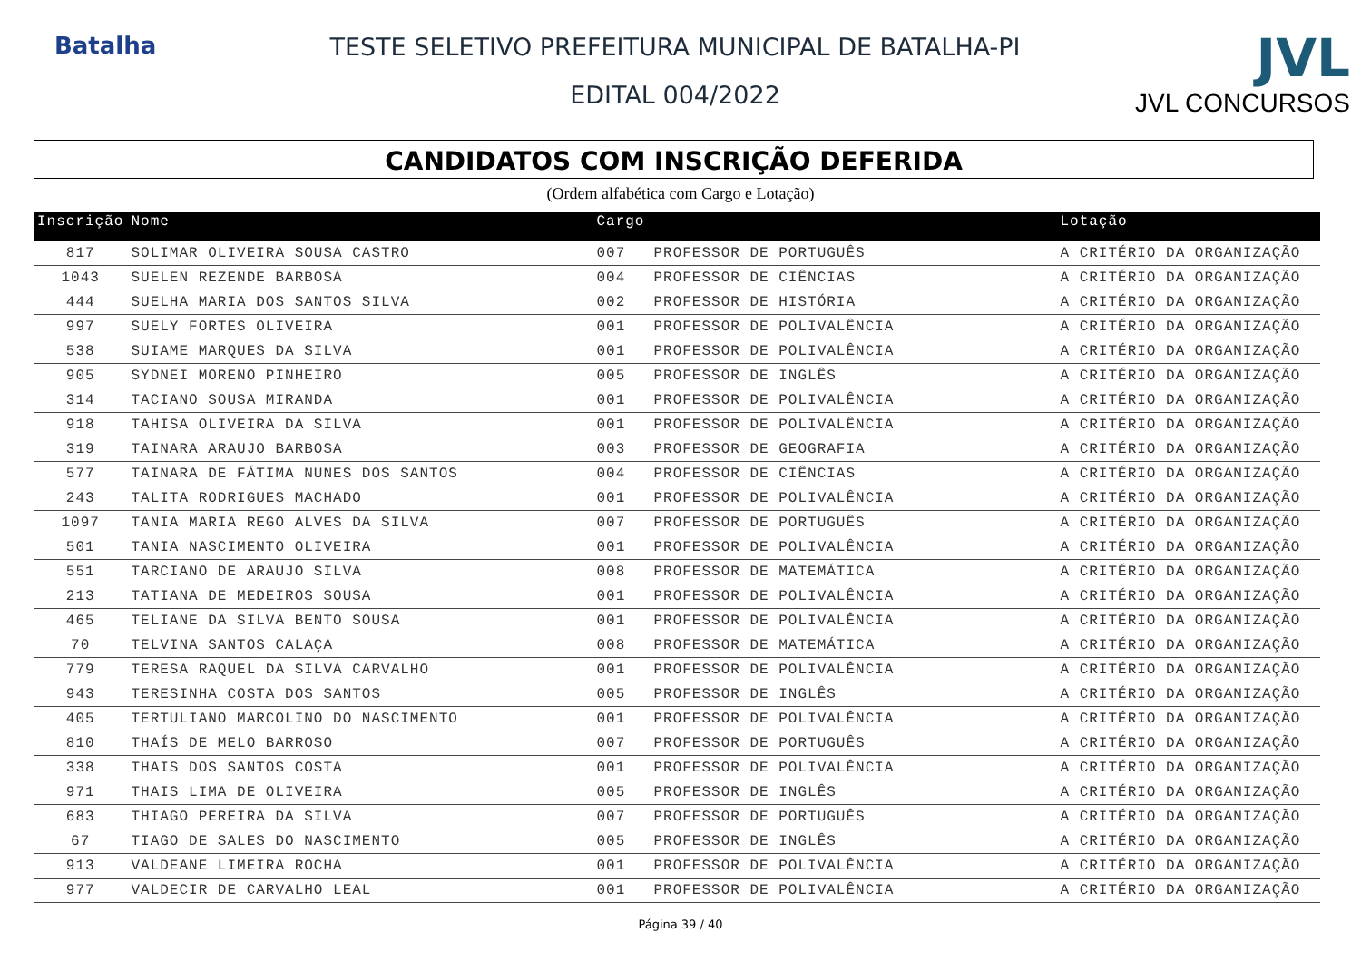Batalha TESTE SELETIVO PREFEITURA MUNICIPAL DE BATALHA-PI
EDITAL 004/2022
JVL
JVL CONCURSOS
CANDIDATOS COM INSCRIÇÃO DEFERIDA
(Ordem alfabética com Cargo e Lotação)
| Inscrição | Nome | Cargo | | Lotação |
| --- | --- | --- | --- | --- |
| 817 | SOLIMAR OLIVEIRA SOUSA CASTRO | 007 | PROFESSOR DE PORTUGUÊS | A CRITÉRIO DA ORGANIZAÇÃO |
| 1043 | SUELEN REZENDE BARBOSA | 004 | PROFESSOR DE CIÊNCIAS | A CRITÉRIO DA ORGANIZAÇÃO |
| 444 | SUELHA MARIA DOS SANTOS SILVA | 002 | PROFESSOR DE HISTÓRIA | A CRITÉRIO DA ORGANIZAÇÃO |
| 997 | SUELY FORTES OLIVEIRA | 001 | PROFESSOR DE POLIVALÊNCIA | A CRITÉRIO DA ORGANIZAÇÃO |
| 538 | SUIAME MARQUES DA SILVA | 001 | PROFESSOR DE POLIVALÊNCIA | A CRITÉRIO DA ORGANIZAÇÃO |
| 905 | SYDNEI MORENO PINHEIRO | 005 | PROFESSOR DE INGLÊS | A CRITÉRIO DA ORGANIZAÇÃO |
| 314 | TACIANO SOUSA MIRANDA | 001 | PROFESSOR DE POLIVALÊNCIA | A CRITÉRIO DA ORGANIZAÇÃO |
| 918 | TAHISA OLIVEIRA DA SILVA | 001 | PROFESSOR DE POLIVALÊNCIA | A CRITÉRIO DA ORGANIZAÇÃO |
| 319 | TAINARA ARAUJO BARBOSA | 003 | PROFESSOR DE GEOGRAFIA | A CRITÉRIO DA ORGANIZAÇÃO |
| 577 | TAINARA DE FÁTIMA NUNES DOS SANTOS | 004 | PROFESSOR DE CIÊNCIAS | A CRITÉRIO DA ORGANIZAÇÃO |
| 243 | TALITA RODRIGUES MACHADO | 001 | PROFESSOR DE POLIVALÊNCIA | A CRITÉRIO DA ORGANIZAÇÃO |
| 1097 | TANIA MARIA REGO ALVES DA SILVA | 007 | PROFESSOR DE PORTUGUÊS | A CRITÉRIO DA ORGANIZAÇÃO |
| 501 | TANIA NASCIMENTO OLIVEIRA | 001 | PROFESSOR DE POLIVALÊNCIA | A CRITÉRIO DA ORGANIZAÇÃO |
| 551 | TARCIANO DE ARAUJO SILVA | 008 | PROFESSOR DE MATEMÁTICA | A CRITÉRIO DA ORGANIZAÇÃO |
| 213 | TATIANA DE MEDEIROS SOUSA | 001 | PROFESSOR DE POLIVALÊNCIA | A CRITÉRIO DA ORGANIZAÇÃO |
| 465 | TELIANE DA SILVA BENTO SOUSA | 001 | PROFESSOR DE POLIVALÊNCIA | A CRITÉRIO DA ORGANIZAÇÃO |
| 70 | TELVINA SANTOS CALAÇA | 008 | PROFESSOR DE MATEMÁTICA | A CRITÉRIO DA ORGANIZAÇÃO |
| 779 | TERESA RAQUEL DA SILVA CARVALHO | 001 | PROFESSOR DE POLIVALÊNCIA | A CRITÉRIO DA ORGANIZAÇÃO |
| 943 | TERESINHA COSTA DOS SANTOS | 005 | PROFESSOR DE INGLÊS | A CRITÉRIO DA ORGANIZAÇÃO |
| 405 | TERTULIANO MARCOLINO DO NASCIMENTO | 001 | PROFESSOR DE POLIVALÊNCIA | A CRITÉRIO DA ORGANIZAÇÃO |
| 810 | THAÍS DE MELO BARROSO | 007 | PROFESSOR DE PORTUGUÊS | A CRITÉRIO DA ORGANIZAÇÃO |
| 338 | THAIS DOS SANTOS COSTA | 001 | PROFESSOR DE POLIVALÊNCIA | A CRITÉRIO DA ORGANIZAÇÃO |
| 971 | THAIS LIMA DE OLIVEIRA | 005 | PROFESSOR DE INGLÊS | A CRITÉRIO DA ORGANIZAÇÃO |
| 683 | THIAGO PEREIRA DA SILVA | 007 | PROFESSOR DE PORTUGUÊS | A CRITÉRIO DA ORGANIZAÇÃO |
| 67 | TIAGO DE SALES DO NASCIMENTO | 005 | PROFESSOR DE INGLÊS | A CRITÉRIO DA ORGANIZAÇÃO |
| 913 | VALDEANE LIMEIRA ROCHA | 001 | PROFESSOR DE POLIVALÊNCIA | A CRITÉRIO DA ORGANIZAÇÃO |
| 977 | VALDECIR DE CARVALHO LEAL | 001 | PROFESSOR DE POLIVALÊNCIA | A CRITÉRIO DA ORGANIZAÇÃO |
Página 39 / 40